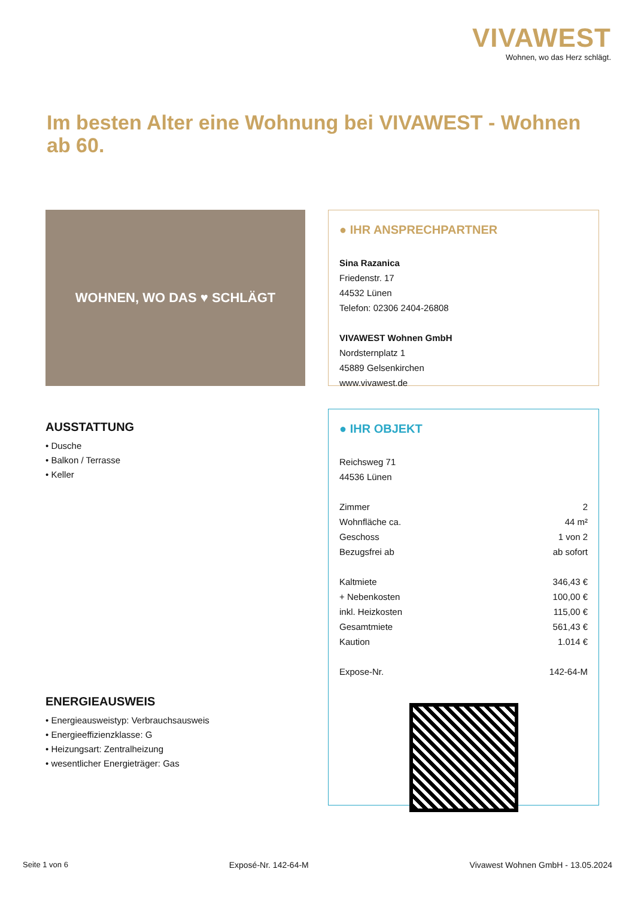VIVAWEST
Wohnen, wo das Herz schlägt.
Im besten Alter eine Wohnung bei VIVAWEST - Wohnen ab 60.
WOHNEN, WO DAS ♥ SCHLÄGT
● IHR ANSPRECHPARTNER
Sina Razanica
Friedenstr. 17
44532 Lünen
Telefon: 02306 2404-26808
VIVAWEST Wohnen GmbH
Nordsternplatz 1
45889 Gelsenkirchen
www.vivawest.de
AUSSTATTUNG
• Dusche
• Balkon / Terrasse
• Keller
● IHR OBJEKT
Reichsweg 71
44536 Lünen
| Zimmer | 2 |
| Wohnfläche ca. | 44 m² |
| Geschoss | 1 von 2 |
| Bezugsfrei ab | ab sofort |
| Kaltmiete | 346,43 € |
| + Nebenkosten | 100,00 € |
| inkl. Heizkosten | 115,00 € |
| Gesamtmiete | 561,43 € |
| Kaution | 1.014 € |
| Expose-Nr. | 142-64-M |
ENERGIEAUSWEIS
• Energieausweistyp: Verbrauchsausweis
• Energieeffizienzklasse: G
• Heizungsart: Zentralheizung
• wesentlicher Energieträger: Gas
Seite 1 von 6 Exposé-Nr. 142-64-M Vivawest Wohnen GmbH - 13.05.2024